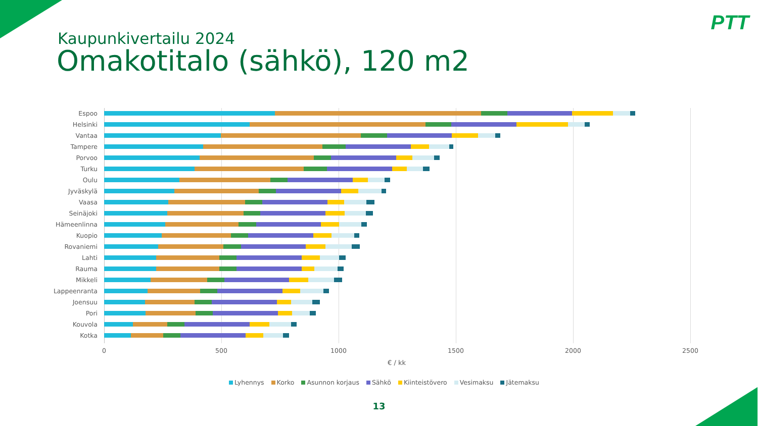PTT
Kaupunkivertailu 2024
Omakotitalo (sähkö), 120 m2
Espoo
Helsinki
Vantaa
Tampere
Porvoo
Turku
Oulu
Jyväskylä
Vaasa
Seinäjoki
Hämeenlinna
Kuopio
Rovaniemi
Lahti
Rauma
Mikkeli
Lappeenranta
Joensuu
Pori
Kouvola
Kotka
0 500 1000 1500 2000 2500
€ / kk
Lyhennys Korko Asunnon korjaus Sähkö Kiinteistövero Vesimaksu Jätemaksu
13